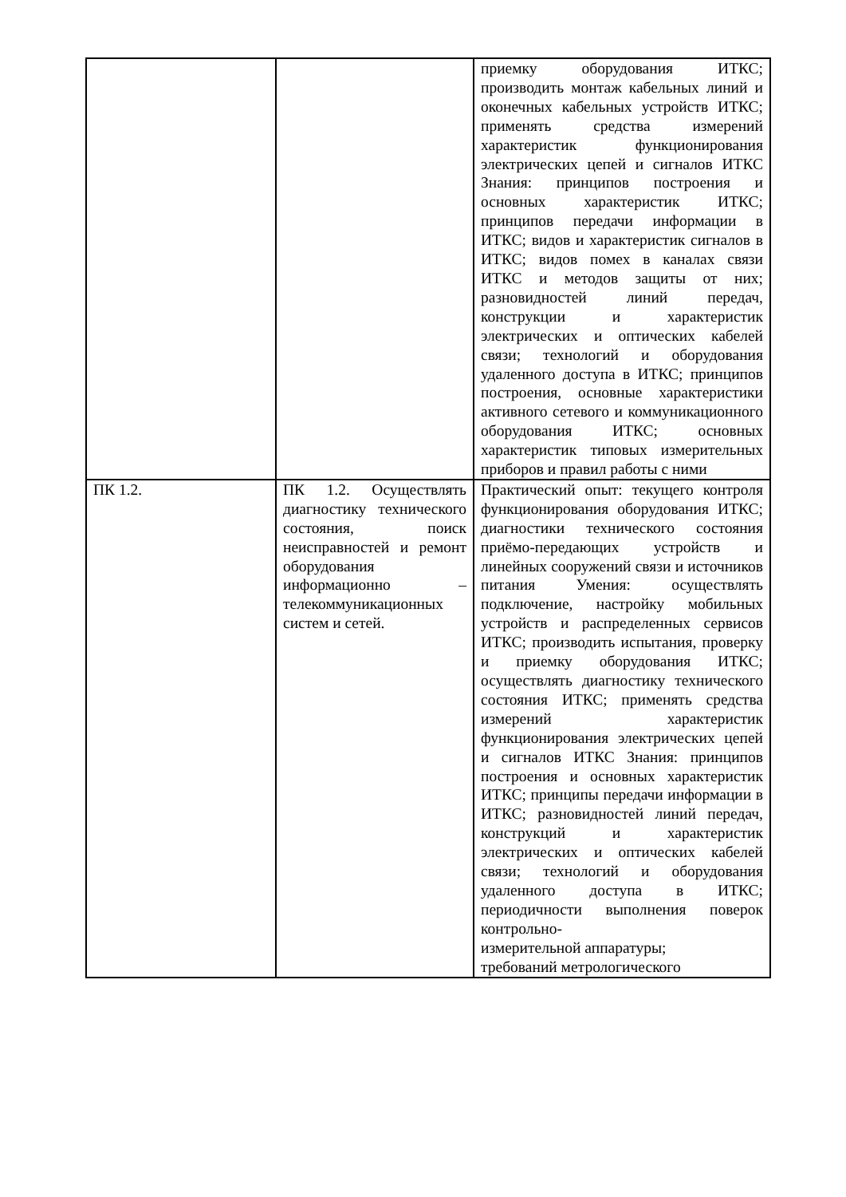| | | приемку оборудования ИТКС; производить монтаж кабельных линий и оконечных кабельных устройств ИТКС; применять средства измерений характеристик функционирования электрических цепей и сигналов ИТКС Знания: принципов построения и основных характеристик ИТКС; принципов передачи информации в ИТКС; видов и характеристик сигналов в ИТКС; видов помех в каналах связи ИТКС и методов защиты от них; разновидностей линий передач, конструкции и характеристик электрических и оптических кабелей связи; технологий и оборудования удаленного доступа в ИТКС; принципов построения, основные характеристики активного сетевого и коммуникационного оборудования ИТКС; основных характеристик типовых измерительных приборов и правил работы с ними |
| ПК 1.2. | ПК 1.2. Осуществлять диагностику технического состояния, поиск неисправностей и ремонт оборудования информационно – телекоммуникационных систем и сетей. | Практический опыт: текущего контроля функционирования оборудования ИТКС; диагностики технического состояния приёмо-передающих устройств и линейных сооружений связи и источников питания Умения: осуществлять подключение, настройку мобильных устройств и распределенных сервисов ИТКС; производить испытания, проверку и приемку оборудования ИТКС; осуществлять диагностику технического состояния ИТКС; применять средства измерений характеристик функционирования электрических цепей и сигналов ИТКС Знания: принципов построения и основных характеристик ИТКС; принципы передачи информации в ИТКС; разновидностей линий передач, конструкций и характеристик электрических и оптических кабелей связи; технологий и оборудования удаленного доступа в ИТКС; периодичности выполнения поверок контрольно- измерительной аппаратуры; требований метрологического |